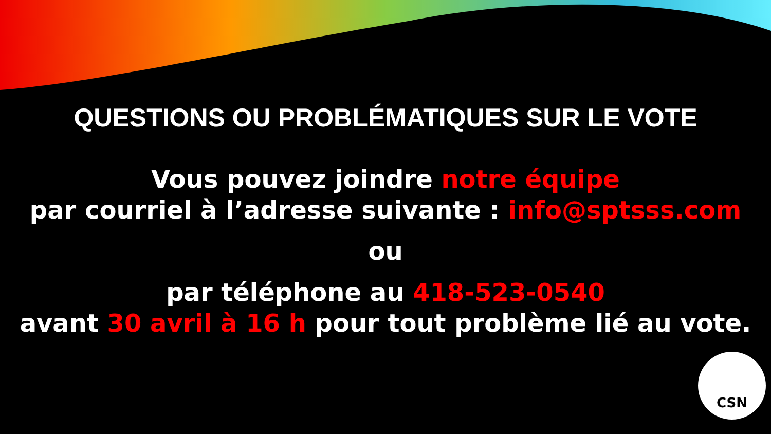QUESTIONS OU PROBLÉMATIQUES SUR LE VOTE
Vous pouvez joindre notre équipe
par courriel à l’adresse suivante : info@sptsss.com
ou
par téléphone au 418-523-0540
avant 30 avril à 16 h pour tout problème lié au vote.
CSN